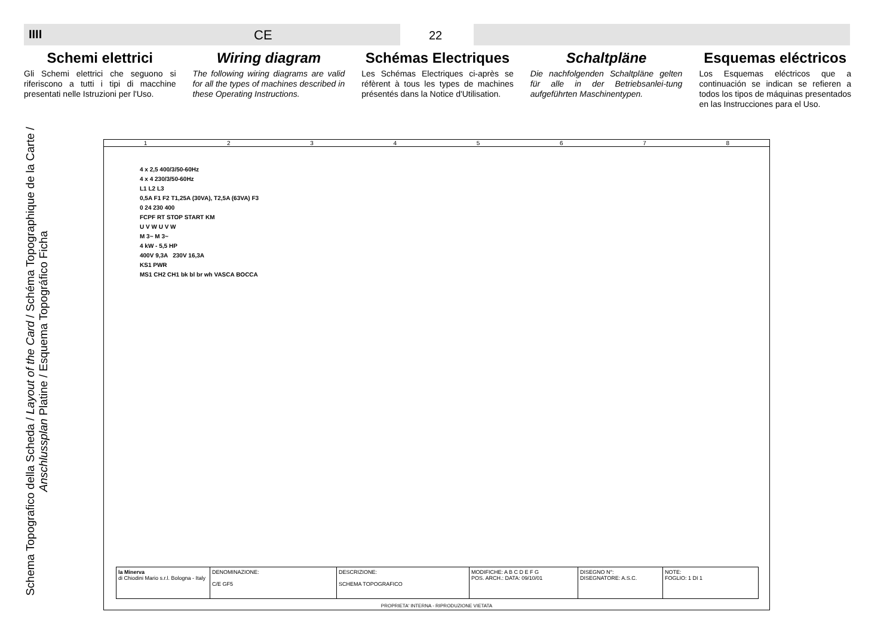IIII CE 22
Schemi elettrici
Gli Schemi elettrici che seguono si riferiscono a tutti i tipi di macchine presentati nelle Istruzioni per l'Uso.
Wiring diagram
The following wiring diagrams are valid for all the types of machines described in these Operating Instructions.
Schémas Electriques
Les Schémas Electriques ci-après se réfèrent à tous les types de machines présentés dans la Notice d'Utilisation.
Schaltpläne
Die nachfolgenden Schaltpläne gelten für alle in der Betriebsanlei-tung aufgeführten Maschinentypen.
Esquemas eléctricos
Los Esquemas eléctricos que a continuación se indican se refieren a todos los tipos de máquinas presentados en las Instrucciones para el Uso.
Schema Topografico della Scheda / Layout of the Card / Schéma Topographique de la Carte / Anschlussplan Platine / Esquema Topográfico Ficha
1 2 3 4 5 6 7 8
4 x 2,5 400/3/50-60Hz
4 x 4 230/3/50-60Hz
L1 L2 L3
0,5A F1 F2 T1,25A (30VA), T2,5A (63VA) F3
0 24 230 400
FCPF RT STOP START KM
U V W U V W
M 3~ M 3~
4 kW - 5,5 HP
400V 9,3A 230V 16,3A
KS1 PWR
MS1 CH2 CH1 bk bl br wh VASCA BOCCA
la Minerva
di Chiodini Mario s.r.l. Bologna - Italy
DENOMINAZIONE:
C/E GF5
DESCRIZIONE:
SCHEMA TOPOGRAFICO
MODIFICHE: A B C D E F G
POS. ARCH.: DATA: 09/10/01
DISEGNO N°:
DISEGNATORE: A.S.C.
NOTE:
FOGLIO: 1 DI 1
PROPRIETA' INTERNA - RIPRODUZIONE VIETATA